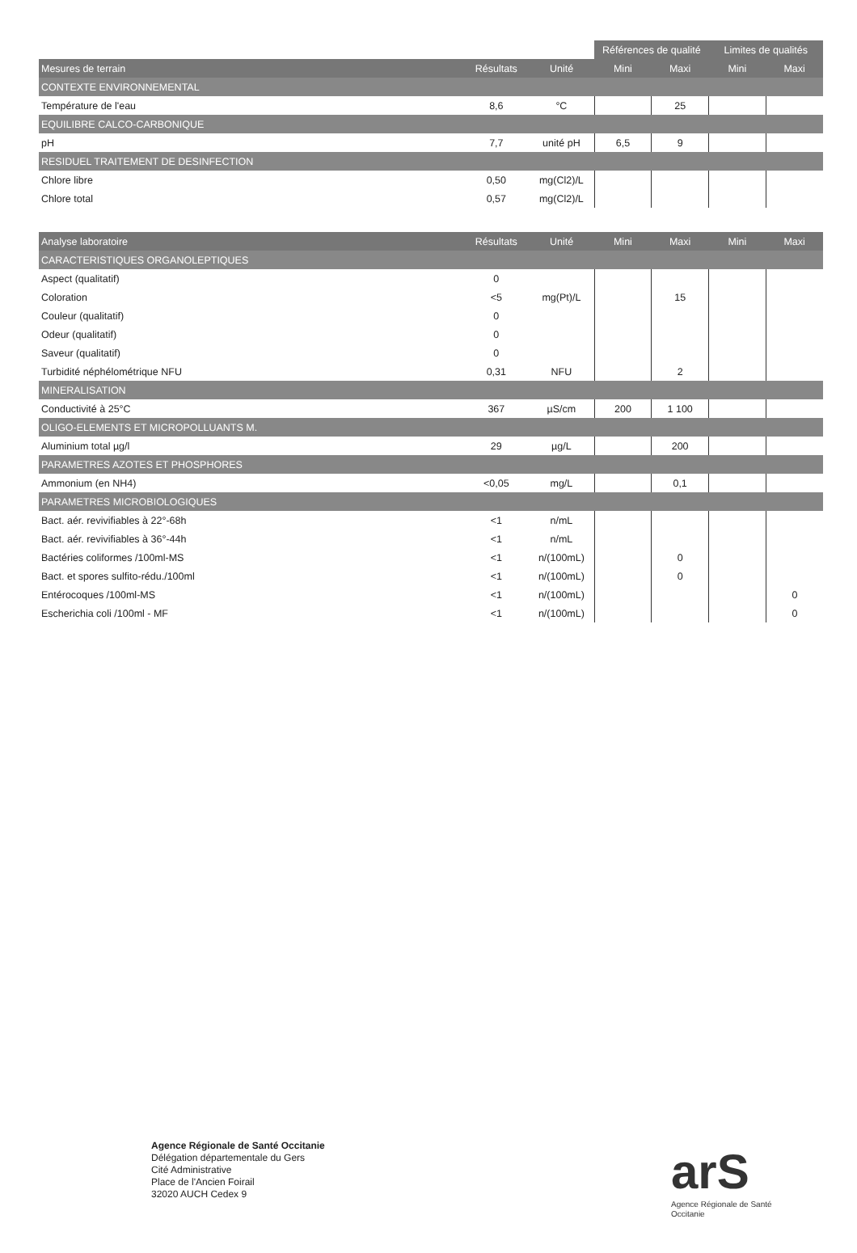| | | | Références de qualité | | Limites de qualités | |
| Mesures de terrain | Résultats | Unité | Mini | Maxi | Mini | Maxi |
| CONTEXTE ENVIRONNEMENTAL | | | | | | |
| Température de l'eau | 8,6 | °C | | 25 | | |
| EQUILIBRE CALCO-CARBONIQUE | | | | | | |
| pH | 7,7 | unité pH | 6,5 | 9 | | |
| RESIDUEL TRAITEMENT DE DESINFECTION | | | | | | |
| Chlore libre | 0,50 | mg(Cl2)/L | | | | |
| Chlore total | 0,57 | mg(Cl2)/L | | | | |
| Analyse laboratoire | Résultats | Unité | Mini | Maxi | Mini | Maxi |
| --- | --- | --- | --- | --- | --- | --- |
| CARACTERISTIQUES ORGANOLEPTIQUES | | | | | | |
| Aspect (qualitatif) | 0 | | | | | |
| Coloration | <5 | mg(Pt)/L | | 15 | | |
| Couleur (qualitatif) | 0 | | | | | |
| Odeur (qualitatif) | 0 | | | | | |
| Saveur (qualitatif) | 0 | | | | | |
| Turbidité néphélométrique NFU | 0,31 | NFU | | 2 | | |
| MINERALISATION | | | | | | |
| Conductivité à 25°C | 367 | µS/cm | 200 | 1 100 | | |
| OLIGO-ELEMENTS ET MICROPOLLUANTS M. | | | | | | |
| Aluminium total µg/l | 29 | µg/L | | 200 | | |
| PARAMETRES AZOTES ET PHOSPHORES | | | | | | |
| Ammonium (en NH4) | <0,05 | mg/L | | 0,1 | | |
| PARAMETRES MICROBIOLOGIQUES | | | | | | |
| Bact. aér. revivifiables à 22°-68h | <1 | n/mL | | | | |
| Bact. aér. revivifiables à 36°-44h | <1 | n/mL | | | | |
| Bactéries coliformes /100ml-MS | <1 | n/(100mL) | | 0 | | |
| Bact. et spores sulfito-rédu./100ml | <1 | n/(100mL) | | 0 | | |
| Entérocoques /100ml-MS | <1 | n/(100mL) | | | | 0 |
| Escherichia coli /100ml - MF | <1 | n/(100mL) | | | | 0 |
Agence Régionale de Santé Occitanie
Délégation départementale du Gers
Cité Administrative
Place de l'Ancien Foirail
32020 AUCH Cedex 9
arS
Agence Régionale de Santé
Occitanie